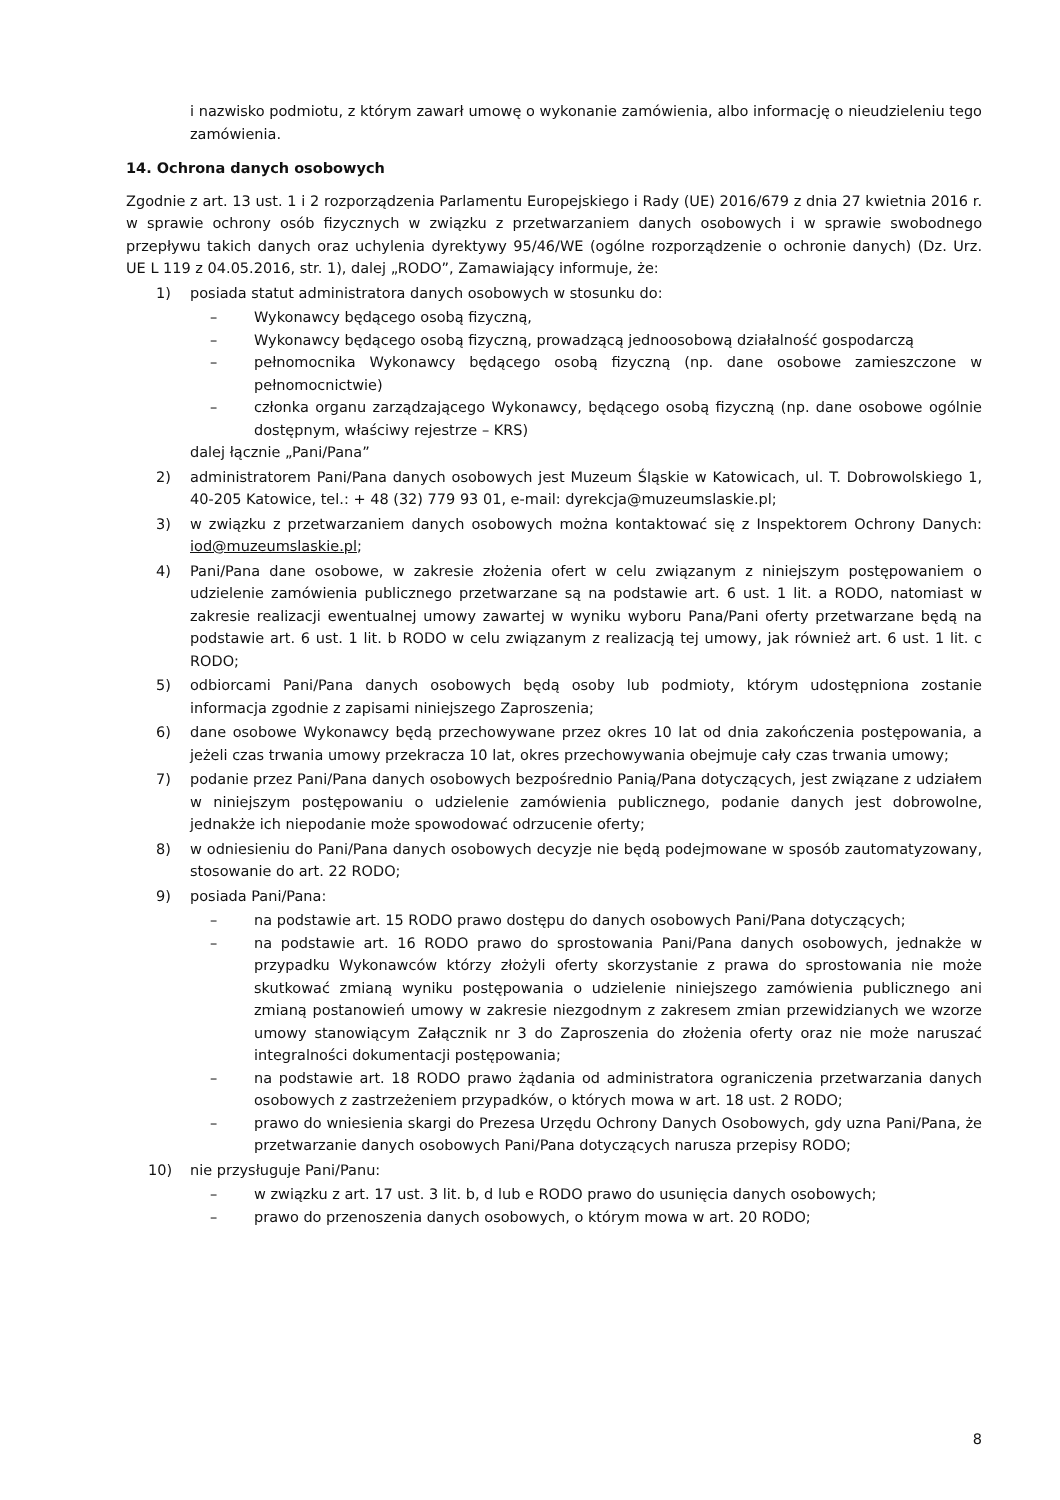i nazwisko podmiotu, z którym zawarł umowę o wykonanie zamówienia, albo informację o nieudzieleniu tego zamówienia.
14. Ochrona danych osobowych
Zgodnie z art. 13 ust. 1 i 2 rozporządzenia Parlamentu Europejskiego i Rady (UE) 2016/679 z dnia 27 kwietnia 2016 r. w sprawie ochrony osób fizycznych w związku z przetwarzaniem danych osobowych i w sprawie swobodnego przepływu takich danych oraz uchylenia dyrektywy 95/46/WE (ogólne rozporządzenie o ochronie danych) (Dz. Urz. UE L 119 z 04.05.2016, str. 1), dalej „RODO”, Zamawiający informuje, że:
1) posiada statut administratora danych osobowych w stosunku do:
– Wykonawcy będącego osobą fizyczną,
– Wykonawcy będącego osobą fizyczną, prowadzącą jednoosobową działalność gospodarczą
– pełnomocnika Wykonawcy będącego osobą fizyczną (np. dane osobowe zamieszczone w pełnomocnictwie)
– członka organu zarządzającego Wykonawcy, będącego osobą fizyczną (np. dane osobowe ogólnie dostępnym, właściwy rejestrze – KRS)
dalej łącznie „Pani/Pana”
2) administratorem Pani/Pana danych osobowych jest Muzeum Śląskie w Katowicach, ul. T. Dobrowolskiego 1, 40-205 Katowice, tel.: + 48 (32) 779 93 01, e-mail: dyrekcja@muzeumslaskie.pl;
3) w związku z przetwarzaniem danych osobowych można kontaktować się z Inspektorem Ochrony Danych: iod@muzeumslaskie.pl;
4) Pani/Pana dane osobowe, w zakresie złożenia ofert w celu związanym z niniejszym postępowaniem o udzielenie zamówienia publicznego przetwarzane są na podstawie art. 6 ust. 1 lit. a RODO, natomiast w zakresie realizacji ewentualnej umowy zawartej w wyniku wyboru Pana/Pani oferty przetwarzane będą na podstawie art. 6 ust. 1 lit. b RODO w celu związanym z realizacją tej umowy, jak również art. 6 ust. 1 lit. c RODO;
5) odbiorcami Pani/Pana danych osobowych będą osoby lub podmioty, którym udostępniona zostanie informacja zgodnie z zapisami niniejszego Zaproszenia;
6) dane osobowe Wykonawcy będą przechowywane przez okres 10 lat od dnia zakończenia postępowania, a jeżeli czas trwania umowy przekracza 10 lat, okres przechowywania obejmuje cały czas trwania umowy;
7) podanie przez Pani/Pana danych osobowych bezpośrednio Panią/Pana dotyczących, jest związane z udziałem w niniejszym postępowaniu o udzielenie zamówienia publicznego, podanie danych jest dobrowolne, jednakże ich niepodanie może spowodować odrzucenie oferty;
8) w odniesieniu do Pani/Pana danych osobowych decyzje nie będą podejmowane w sposób zautomatyzowany, stosowanie do art. 22 RODO;
9) posiada Pani/Pana:
– na podstawie art. 15 RODO prawo dostępu do danych osobowych Pani/Pana dotyczących;
– na podstawie art. 16 RODO prawo do sprostowania Pani/Pana danych osobowych, jednakże w przypadku Wykonawców którzy złożyli oferty skorzystanie z prawa do sprostowania nie może skutkować zmianą wyniku postępowania o udzielenie niniejszego zamówienia publicznego ani zmianą postanowień umowy w zakresie niezgodnym z zakresem zmian przewidzianych we wzorze umowy stanowiącym Załącznik nr 3 do Zaproszenia do złożenia oferty oraz nie może naruszać integralności dokumentacji postępowania;
– na podstawie art. 18 RODO prawo żądania od administratora ograniczenia przetwarzania danych osobowych z zastrzeżeniem przypadków, o których mowa w art. 18 ust. 2 RODO;
– prawo do wniesienia skargi do Prezesa Urzędu Ochrony Danych Osobowych, gdy uzna Pani/Pana, że przetwarzanie danych osobowych Pani/Pana dotyczących narusza przepisy RODO;
10) nie przysługuje Pani/Panu:
– w związku z art. 17 ust. 3 lit. b, d lub e RODO prawo do usunięcia danych osobowych;
– prawo do przenoszenia danych osobowych, o którym mowa w art. 20 RODO;
8